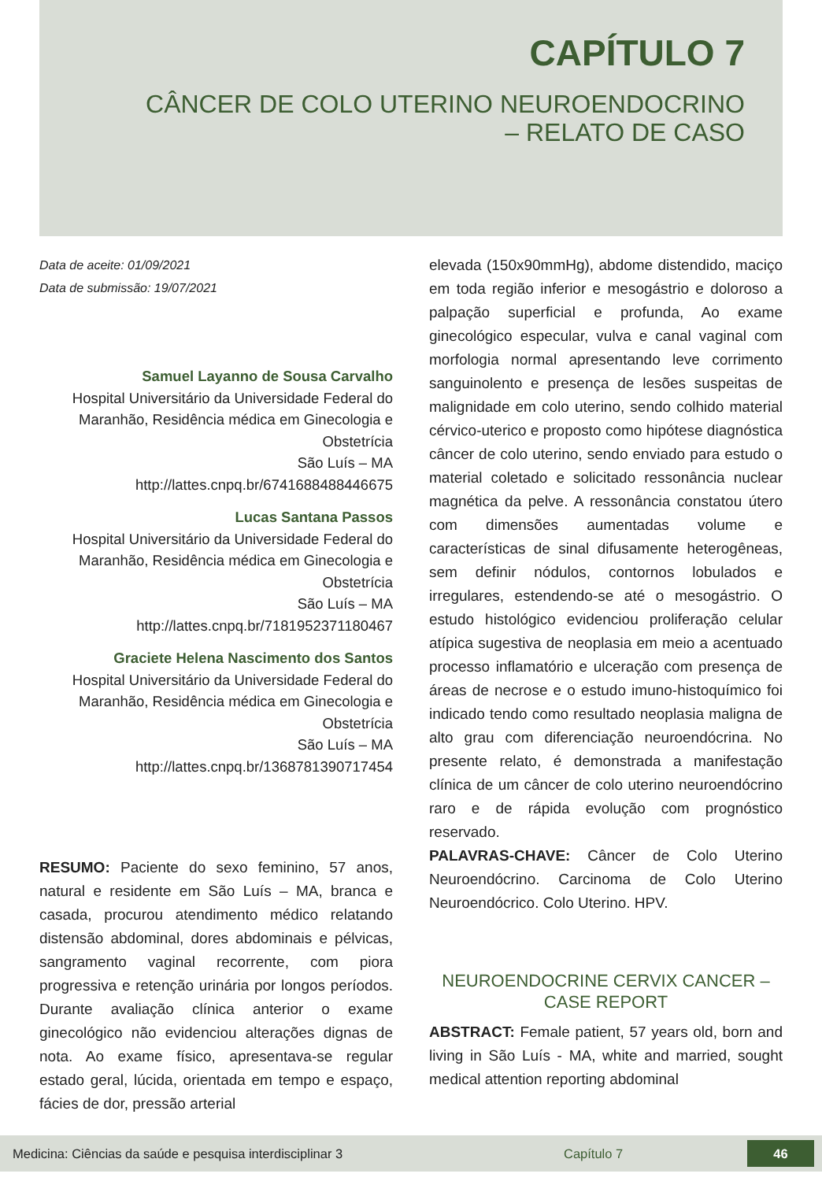CAPÍTULO 7
CÂNCER DE COLO UTERINO NEUROENDOCRINO
– RELATO DE CASO
Data de aceite: 01/09/2021
Data de submissão: 19/07/2021
Samuel Layanno de Sousa Carvalho
Hospital Universitário da Universidade Federal do Maranhão, Residência médica em Ginecologia e Obstetrícia
São Luís – MA
http://lattes.cnpq.br/6741688488446675
Lucas Santana Passos
Hospital Universitário da Universidade Federal do Maranhão, Residência médica em Ginecologia e Obstetrícia
São Luís – MA
http://lattes.cnpq.br/7181952371180467
Graciete Helena Nascimento dos Santos
Hospital Universitário da Universidade Federal do Maranhão, Residência médica em Ginecologia e Obstetrícia
São Luís – MA
http://lattes.cnpq.br/1368781390717454
RESUMO: Paciente do sexo feminino, 57 anos, natural e residente em São Luís – MA, branca e casada, procurou atendimento médico relatando distensão abdominal, dores abdominais e pélvicas, sangramento vaginal recorrente, com piora progressiva e retenção urinária por longos períodos. Durante avaliação clínica anterior o exame ginecológico não evidenciou alterações dignas de nota. Ao exame físico, apresentava-se regular estado geral, lúcida, orientada em tempo e espaço, fácies de dor, pressão arterial
elevada (150x90mmHg), abdome distendido, maciço em toda região inferior e mesogástrio e doloroso a palpação superficial e profunda, Ao exame ginecológico especular, vulva e canal vaginal com morfologia normal apresentando leve corrimento sanguinolento e presença de lesões suspeitas de malignidade em colo uterino, sendo colhido material cérvico-uterico e proposto como hipótese diagnóstica câncer de colo uterino, sendo enviado para estudo o material coletado e solicitado ressonância nuclear magnética da pelve. A ressonância constatou útero com dimensões aumentadas volume e características de sinal difusamente heterogêneas, sem definir nódulos, contornos lobulados e irregulares, estendendo-se até o mesogástrio. O estudo histológico evidenciou proliferação celular atípica sugestiva de neoplasia em meio a acentuado processo inflamatório e ulceração com presença de áreas de necrose e o estudo imuno-histoquímico foi indicado tendo como resultado neoplasia maligna de alto grau com diferenciação neuroendócrina. No presente relato, é demonstrada a manifestação clínica de um câncer de colo uterino neuroendócrino raro e de rápida evolução com prognóstico reservado.
PALAVRAS-CHAVE: Câncer de Colo Uterino Neuroendócrino. Carcinoma de Colo Uterino Neuroendócrico. Colo Uterino. HPV.
NEUROENDOCRINE CERVIX CANCER –
CASE REPORT
ABSTRACT: Female patient, 57 years old, born and living in São Luís - MA, white and married, sought medical attention reporting abdominal
Medicina: Ciências da saúde e pesquisa interdisciplinar 3 Capítulo 7 46